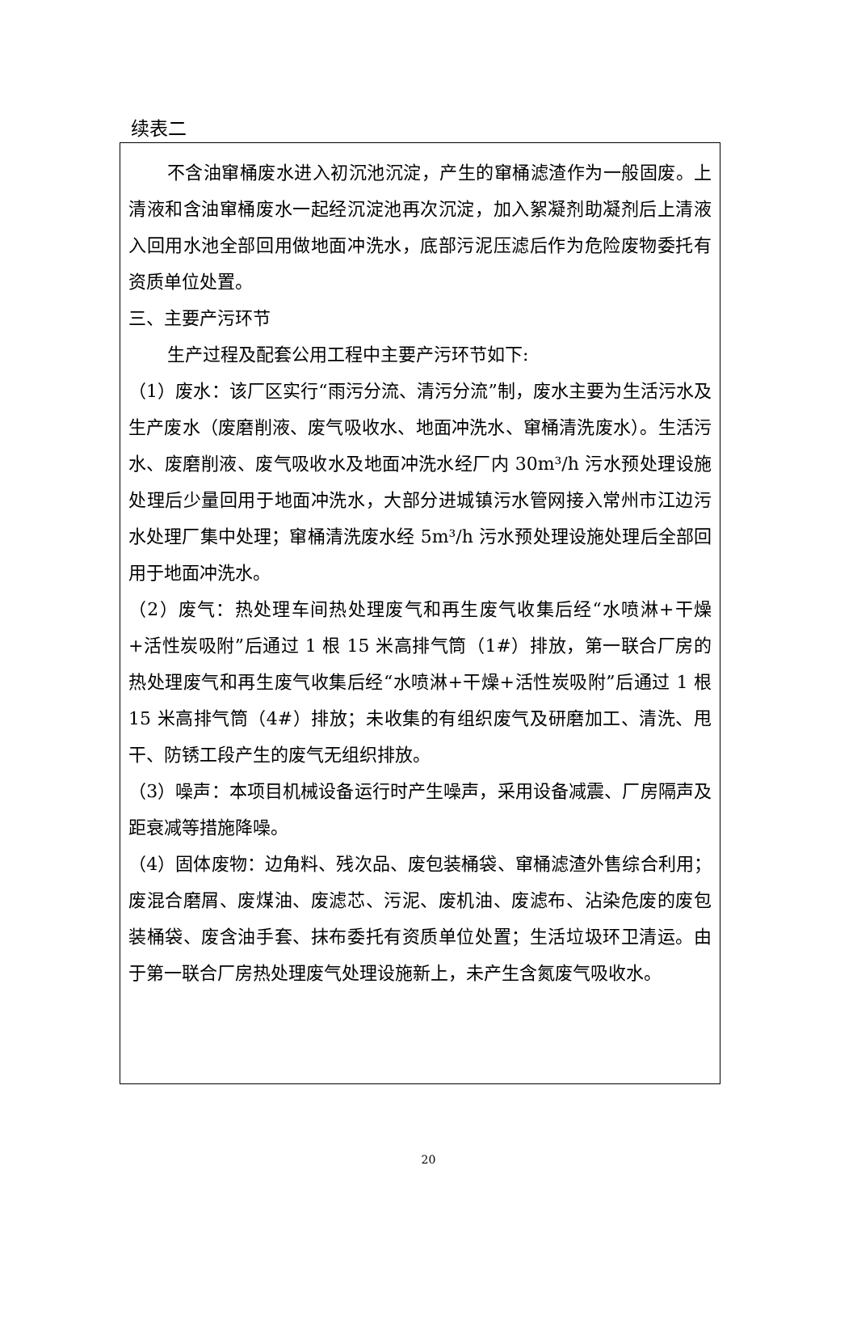续表二
不含油窜桶废水进入初沉池沉淀，产生的窜桶滤渣作为一般固废。上清液和含油窜桶废水一起经沉淀池再次沉淀，加入絮凝剂助凝剂后上清液入回用水池全部回用做地面冲洗水，底部污泥压滤后作为危险废物委托有资质单位处置。
三、主要产污环节
生产过程及配套公用工程中主要产污环节如下:
（1）废水：该厂区实行“雨污分流、清污分流”制，废水主要为生活污水及生产废水（废磨削液、废气吸收水、地面冲洗水、窜桶清洗废水）。生活污水、废磨削液、废气吸收水及地面冲洗水经厂内 30m³/h 污水预处理设施处理后少量回用于地面冲洗水，大部分进城镇污水管网接入常州市江边污水处理厂集中处理；窜桶清洗废水经 5m³/h 污水预处理设施处理后全部回用于地面冲洗水。
（2）废气：热处理车间热处理废气和再生废气收集后经“水喷淋+干燥+活性炭吸附”后通过 1 根 15 米高排气筒（1#）排放，第一联合厂房的热处理废气和再生废气收集后经“水喷淋+干燥+活性炭吸附”后通过 1 根 15 米高排气筒（4#）排放；未收集的有组织废气及研磨加工、清洗、甩干、防锈工段产生的废气无组织排放。
（3）噪声：本项目机械设备运行时产生噪声，采用设备减震、厂房隔声及距衰减等措施降噪。
（4）固体废物：边角料、残次品、废包装桶袋、窜桶滤渣外售综合利用；废混合磨屑、废煤油、废滤芯、污泥、废机油、废滤布、沾染危废的废包装桶袋、废含油手套、抹布委托有资质单位处置；生活垃圾环卫清运。由于第一联合厂房热处理废气处理设施新上，未产生含氮废气吸收水。
20